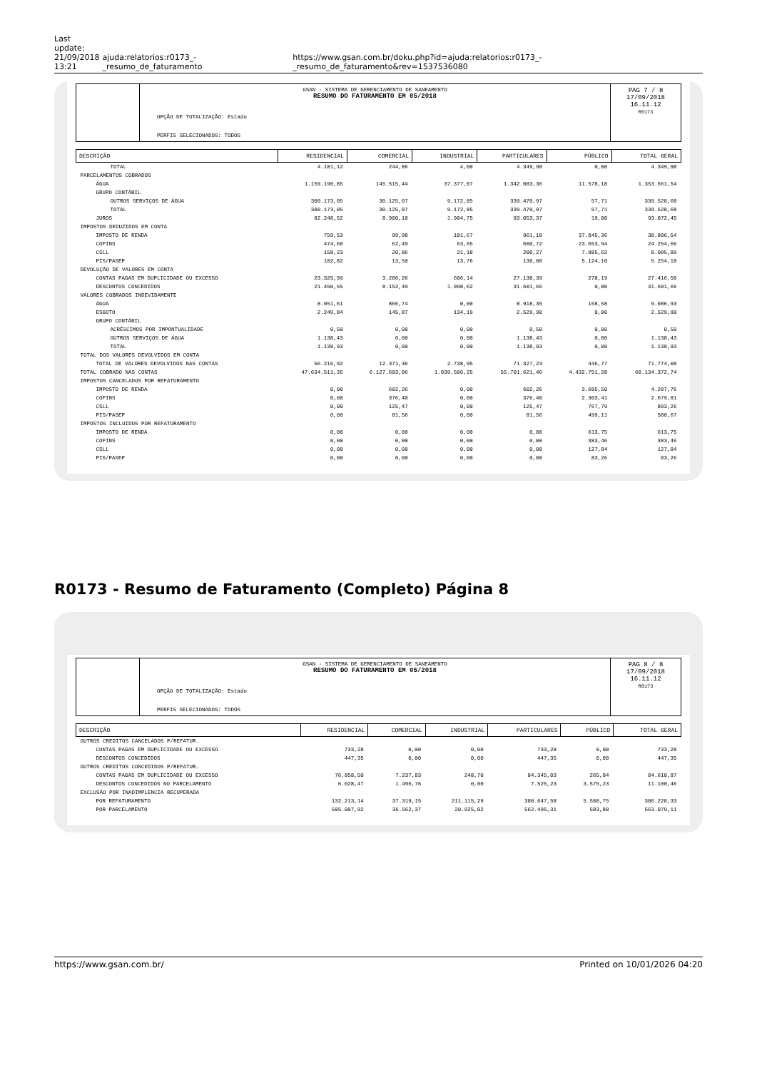Last
update:
21/09/2018
13:21
ajuda:relatorios:r0173_-_resumo_de_faturamento
https://www.gsan.com.br/doku.php?id=ajuda:relatorios:r0173_-_resumo_de_faturamento&rev=1537536080
| | GSAN - SISTEMA DE GERENCIAMENTO DE SANEAMENTO RESUMO DO FATURAMENTO EM 05/2018 OPÇÃO DE TOTALIZAÇÃO: Estado PERFIS SELECIONADOS: TODOS | PAG 7 / 8 17/09/2018 16.11.12 R0173 |
| DESCRIÇÃO | RESIDENCIAL | COMERCIAL | INDUSTRIAL | PARTICULARES | PÚBLICO | TOTAL GERAL |
| --- | --- | --- | --- | --- | --- | --- |
| TOTAL | 4.101,12 | 244,86 | 4,00 | 4.349,98 | 0,00 | 4.349,98 |
| PARCELAMENTOS COBRADOS | | | | | | |
| ÁGUA | 1.159.190,85 | 145.515,44 | 37.377,07 | 1.342.083,36 | 11.578,18 | 1.353.661,54 |
| GRUPO CONTÁBIL | | | | | | |
| OUTROS SERVIÇOS DE ÁGUA | 300.173,05 | 30.125,07 | 9.172,85 | 339.470,97 | 57,71 | 339.528,68 |
| TOTAL | 300.173,05 | 30.125,07 | 9.172,85 | 339.470,97 | 57,71 | 339.528,68 |
| JUROS | 82.248,52 | 8.900,10 | 1.904,75 | 93.053,37 | 19,08 | 93.072,45 |
| IMPOSTOS DEDUZIDOS EM CONTA | | | | | | |
| IMPOSTO DE RENDA | 759,53 | 99,98 | 101,67 | 961,18 | 37.845,36 | 38.806,54 |
| COFINS | 474,68 | 62,49 | 63,55 | 600,72 | 23.653,94 | 24.254,66 |
| CSLL | 158,23 | 20,86 | 21,18 | 200,27 | 7.885,62 | 8.085,89 |
| PIS/PASEP | 102,82 | 13,50 | 13,76 | 130,08 | 5.124,10 | 5.254,18 |
| DEVOLUÇÃO DE VALORES EM CONTA | | | | | | |
| CONTAS PAGAS EM DUPLICIDADE OU EXCESSO | 23.325,99 | 3.206,26 | 606,14 | 27.138,39 | 278,19 | 27.416,58 |
| DESCONTOS CONCEDIDOS | 21.450,55 | 8.152,49 | 1.998,62 | 31.601,66 | 0,00 | 31.601,66 |
| VALORES COBRADOS INDEVIDAMENTE | | | | | | |
| ÁGUA | 8.051,61 | 866,74 | 0,00 | 8.918,35 | 168,58 | 9.086,93 |
| ESGOTO | 2.249,84 | 145,87 | 134,19 | 2.529,90 | 0,00 | 2.529,90 |
| GRUPO CONTÁBIL | | | | | | |
| ACRÉSCIMOS POR IMPONTUALIDADE | 0,50 | 0,00 | 0,00 | 0,50 | 0,00 | 0,50 |
| OUTROS SERVIÇOS DE ÁGUA | 1.138,43 | 0,00 | 0,00 | 1.138,43 | 0,00 | 1.138,43 |
| TOTAL | 1.138,93 | 0,00 | 0,00 | 1.138,93 | 0,00 | 1.138,93 |
| TOTAL DOS VALORES DEVOLVIDOS EM CONTA | | | | | | |
| TOTAL DE VALORES DEVOLVIDOS NAS CONTAS | 56.216,92 | 12.371,36 | 2.738,95 | 71.327,23 | 446,77 | 71.774,00 |
| TOTAL COBRADO NAS CONTAS | 47.634.511,35 | 6.127.603,86 | 1.939.506,25 | 55.701.621,46 | 4.432.751,28 | 60.134.372,74 |
| IMPOSTOS CANCELADOS POR REFATURAMENTO | | | | | | |
| IMPOSTO DE RENDA | 0,00 | 602,26 | 0,00 | 602,26 | 3.685,50 | 4.287,76 |
| COFINS | 0,00 | 376,40 | 0,00 | 376,40 | 2.303,41 | 2.679,81 |
| CSLL | 0,00 | 125,47 | 0,00 | 125,47 | 767,79 | 893,26 |
| PIS/PASEP | 0,00 | 81,56 | 0,00 | 81,56 | 499,11 | 580,67 |
| IMPOSTOS INCLUIDOS POR REFATURAMENTO | | | | | | |
| IMPOSTO DE RENDA | 0,00 | 0,00 | 0,00 | 0,00 | 613,75 | 613,75 |
| COFINS | 0,00 | 0,00 | 0,00 | 0,00 | 383,46 | 383,46 |
| CSLL | 0,00 | 0,00 | 0,00 | 0,00 | 127,84 | 127,84 |
| PIS/PASEP | 0,00 | 0,00 | 0,00 | 0,00 | 83,26 | 83,26 |
R0173 - Resumo de Faturamento (Completo) Página 8
| | GSAN - SISTEMA DE GERENCIAMENTO DE SANEAMENTO RESUMO DO FATURAMENTO EM 05/2018 OPÇÃO DE TOTALIZAÇÃO: Estado PERFIS SELECIONADOS: TODOS | PAG 8 / 8 17/09/2018 16.11.12 R0173 |
| DESCRIÇÃO | RESIDENCIAL | COMERCIAL | INDUSTRIAL | PARTICULARES | PÚBLICO | TOTAL GERAL |
| --- | --- | --- | --- | --- | --- | --- |
| OUTROS CREDITOS CANCELADOS P/REFATUR. | | | | | | |
| CONTAS PAGAS EM DUPLICIDADE OU EXCESSO | 733,28 | 0,00 | 0,00 | 733,28 | 0,00 | 733,28 |
| DESCONTOS CONCEDIDOS | 447,35 | 0,00 | 0,00 | 447,35 | 0,00 | 447,35 |
| OUTROS CREDITOS CONCEDIDOS P/REFATUR. | | | | | | |
| CONTAS PAGAS EM DUPLICIDADE OU EXCESSO | 76.858,50 | 7.237,83 | 248,70 | 84.345,03 | 265,84 | 84.610,87 |
| DESCONTOS CONCEDIDOS NO PARCELAMENTO | 6.028,47 | 1.496,76 | 0,00 | 7.525,23 | 3.575,23 | 11.100,46 |
| EXCLUSÃO POR INADIMPLENCIA RECUPERADA | | | | | | |
| POR REFATURAMENTO | 132.213,14 | 37.319,15 | 211.115,29 | 380.647,58 | 5.580,75 | 386.228,33 |
| POR PARCELAMENTO | 505.007,92 | 36.562,37 | 20.925,02 | 562.495,31 | 583,80 | 563.079,11 |
https://www.gsan.com.br/ Printed on 10/01/2026 04:20